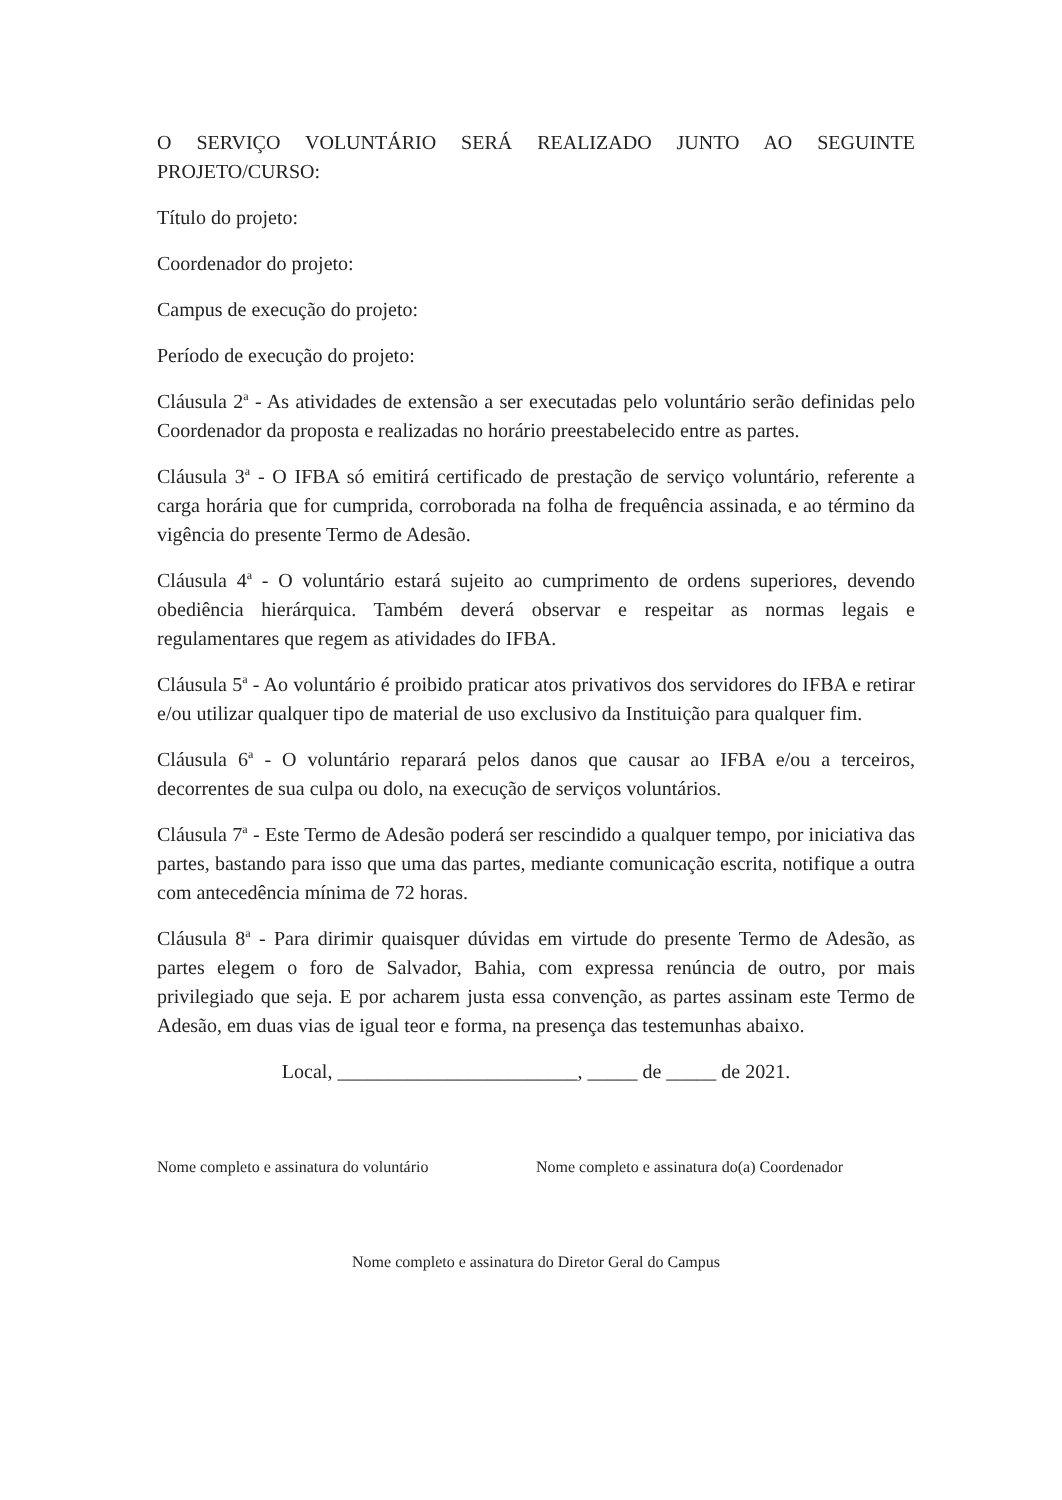O SERVIÇO VOLUNTÁRIO SERÁ REALIZADO JUNTO AO SEGUINTE PROJETO/CURSO:
Título do projeto:
Coordenador do projeto:
Campus de execução do projeto:
Período de execução do projeto:
Cláusula 2<sup>a</sup> - As atividades de extensão a ser executadas pelo voluntário serão definidas pelo Coordenador da proposta e realizadas no horário preestabelecido entre as partes.
Cláusula 3<sup>a</sup> - O IFBA só emitirá certificado de prestação de serviço voluntário, referente a carga horária que for cumprida, corroborada na folha de frequência assinada, e ao término da vigência do presente Termo de Adesão.
Cláusula 4<sup>a</sup> - O voluntário estará sujeito ao cumprimento de ordens superiores, devendo obediência hierárquica. Também deverá observar e respeitar as normas legais e regulamentares que regem as atividades do IFBA.
Cláusula 5<sup>a</sup> - Ao voluntário é proibido praticar atos privativos dos servidores do IFBA e retirar e/ou utilizar qualquer tipo de material de uso exclusivo da Instituição para qualquer fim.
Cláusula 6<sup>a</sup> - O voluntário reparará pelos danos que causar ao IFBA e/ou a terceiros, decorrentes de sua culpa ou dolo, na execução de serviços voluntários.
Cláusula 7<sup>a</sup> - Este Termo de Adesão poderá ser rescindido a qualquer tempo, por iniciativa das partes, bastando para isso que uma das partes, mediante comunicação escrita, notifique a outra com antecedência mínima de 72 horas.
Cláusula 8<sup>a</sup> - Para dirimir quaisquer dúvidas em virtude do presente Termo de Adesão, as partes elegem o foro de Salvador, Bahia, com expressa renúncia de outro, por mais privilegiado que seja. E por acharem justa essa convenção, as partes assinam este Termo de Adesão, em duas vias de igual teor e forma, na presença das testemunhas abaixo.
Local, ________________________, _____ de _____ de 2021.
Nome completo e assinatura do voluntário
Nome completo e assinatura do(a) Coordenador
Nome completo e assinatura do Diretor Geral do Campus